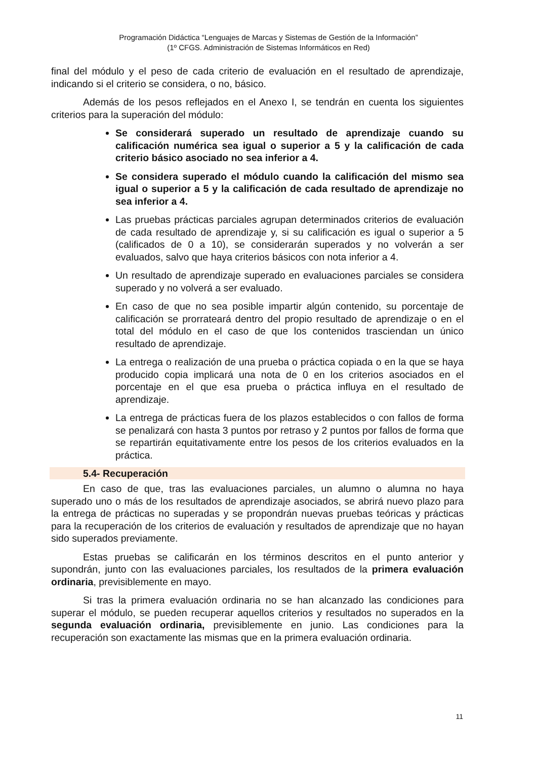Programación Didáctica “Lenguajes de Marcas y Sistemas de Gestión de la Información”
(1º CFGS. Administración de Sistemas Informáticos en Red)
final del módulo y el peso de cada criterio de evaluación en el resultado de aprendizaje, indicando si el criterio se considera, o no, básico.
Además de los pesos reflejados en el Anexo I, se tendrán en cuenta los siguientes criterios para la superación del módulo:
Se considerará superado un resultado de aprendizaje cuando su calificación numérica sea igual o superior a 5 y la calificación de cada criterio básico asociado no sea inferior a 4.
Se considera superado el módulo cuando la calificación del mismo sea igual o superior a 5 y la calificación de cada resultado de aprendizaje no sea inferior a 4.
Las pruebas prácticas parciales agrupan determinados criterios de evaluación de cada resultado de aprendizaje y, si su calificación es igual o superior a 5 (calificados de 0 a 10), se considerarán superados y no volverán a ser evaluados, salvo que haya criterios básicos con nota inferior a 4.
Un resultado de aprendizaje superado en evaluaciones parciales se considera superado y no volverá a ser evaluado.
En caso de que no sea posible impartir algún contenido, su porcentaje de calificación se prorrateará dentro del propio resultado de aprendizaje o en el total del módulo en el caso de que los contenidos trasciendan un único resultado de aprendizaje.
La entrega o realización de una prueba o práctica copiada o en la que se haya producido copia implicará una nota de 0 en los criterios asociados en el porcentaje en el que esa prueba o práctica influya en el resultado de aprendizaje.
La entrega de prácticas fuera de los plazos establecidos o con fallos de forma se penalizará con hasta 3 puntos por retraso y 2 puntos por fallos de forma que se repartirán equitativamente entre los pesos de los criterios evaluados en la práctica.
5.4- Recuperación
En caso de que, tras las evaluaciones parciales, un alumno o alumna no haya superado uno o más de los resultados de aprendizaje asociados, se abrirá nuevo plazo para la entrega de prácticas no superadas y se propondrán nuevas pruebas teóricas y prácticas para la recuperación de los criterios de evaluación y resultados de aprendizaje que no hayan sido superados previamente.
Estas pruebas se calificarán en los términos descritos en el punto anterior y supondrán, junto con las evaluaciones parciales, los resultados de la primera evaluación ordinaria, previsiblemente en mayo.
Si tras la primera evaluación ordinaria no se han alcanzado las condiciones para superar el módulo, se pueden recuperar aquellos criterios y resultados no superados en la segunda evaluación ordinaria, previsiblemente en junio. Las condiciones para la recuperación son exactamente las mismas que en la primera evaluación ordinaria.
11